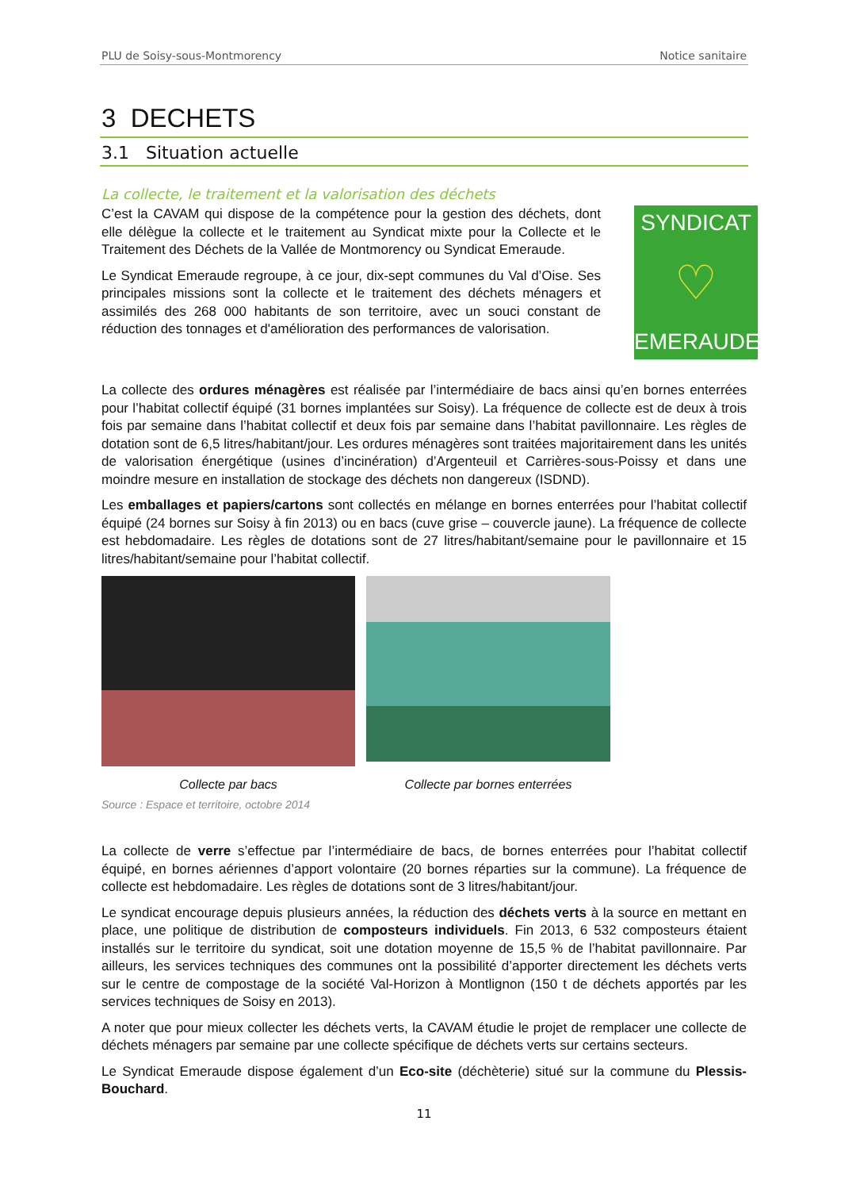PLU de Soisy-sous-Montmorency Notice sanitaire
3 DECHETS
3.1 Situation actuelle
La collecte, le traitement et la valorisation des déchets
C’est la CAVAM qui dispose de la compétence pour la gestion des déchets, dont elle délègue la collecte et le traitement au Syndicat mixte pour la Collecte et le Traitement des Déchets de la Vallée de Montmorency ou Syndicat Emeraude.
Le Syndicat Emeraude regroupe, à ce jour, dix-sept communes du Val d’Oise. Ses principales missions sont la collecte et le traitement des déchets ménagers et assimilés des 268 000 habitants de son territoire, avec un souci constant de réduction des tonnages et d'amélioration des performances de valorisation.
SYNDICAT
♡
EMERAUDE
La collecte des ordures ménagères est réalisée par l’intermédiaire de bacs ainsi qu’en bornes enterrées pour l’habitat collectif équipé (31 bornes implantées sur Soisy). La fréquence de collecte est de deux à trois fois par semaine dans l’habitat collectif et deux fois par semaine dans l’habitat pavillonnaire. Les règles de dotation sont de 6,5 litres/habitant/jour. Les ordures ménagères sont traitées majoritairement dans les unités de valorisation énergétique (usines d’incinération) d’Argenteuil et Carrières-sous-Poissy et dans une moindre mesure en installation de stockage des déchets non dangereux (ISDND).
Les emballages et papiers/cartons sont collectés en mélange en bornes enterrées pour l’habitat collectif équipé (24 bornes sur Soisy à fin 2013) ou en bacs (cuve grise – couvercle jaune). La fréquence de collecte est hebdomadaire. Les règles de dotations sont de 27 litres/habitant/semaine pour le pavillonnaire et 15 litres/habitant/semaine pour l’habitat collectif.
Collecte par bacs
Collecte par bornes enterrées
Source : Espace et territoire, octobre 2014
La collecte de verre s’effectue par l’intermédiaire de bacs, de bornes enterrées pour l’habitat collectif équipé, en bornes aériennes d’apport volontaire (20 bornes réparties sur la commune). La fréquence de collecte est hebdomadaire. Les règles de dotations sont de 3 litres/habitant/jour.
Le syndicat encourage depuis plusieurs années, la réduction des déchets verts à la source en mettant en place, une politique de distribution de composteurs individuels. Fin 2013, 6 532 composteurs étaient installés sur le territoire du syndicat, soit une dotation moyenne de 15,5 % de l’habitat pavillonnaire. Par ailleurs, les services techniques des communes ont la possibilité d’apporter directement les déchets verts sur le centre de compostage de la société Val-Horizon à Montlignon (150 t de déchets apportés par les services techniques de Soisy en 2013).
A noter que pour mieux collecter les déchets verts, la CAVAM étudie le projet de remplacer une collecte de déchets ménagers par semaine par une collecte spécifique de déchets verts sur certains secteurs.
Le Syndicat Emeraude dispose également d’un Eco-site (déchèterie) situé sur la commune du Plessis-Bouchard.
11